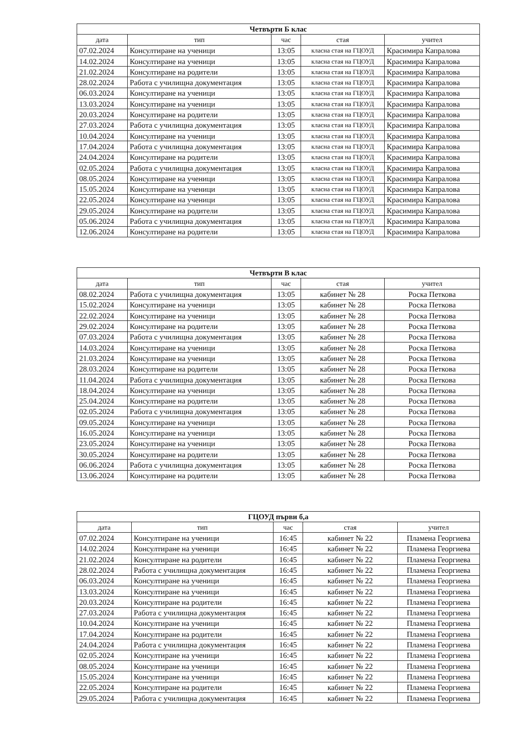| Четвърти Б клас | | | | |
| дата | тип | час | стая | учител |
| 07.02.2024 | Консултиране на ученици | 13:05 | класна стая на ГЦОУД | Красимира Капралова |
| 14.02.2024 | Консултиране на ученици | 13:05 | класна стая на ГЦОУД | Красимира Капралова |
| 21.02.2024 | Консултиране на родители | 13:05 | класна стая на ГЦОУД | Красимира Капралова |
| 28.02.2024 | Работа с училищна документация | 13:05 | класна стая на ГЦОУД | Красимира Капралова |
| 06.03.2024 | Консултиране на ученици | 13:05 | класна стая на ГЦОУД | Красимира Капралова |
| 13.03.2024 | Консултиране на ученици | 13:05 | класна стая на ГЦОУД | Красимира Капралова |
| 20.03.2024 | Консултиране на родители | 13:05 | класна стая на ГЦОУД | Красимира Капралова |
| 27.03.2024 | Работа с училищна документация | 13:05 | класна стая на ГЦОУД | Красимира Капралова |
| 10.04.2024 | Консултиране на ученици | 13:05 | класна стая на ГЦОУД | Красимира Капралова |
| 17.04.2024 | Работа с училищна документация | 13:05 | класна стая на ГЦОУД | Красимира Капралова |
| 24.04.2024 | Консултиране на родители | 13:05 | класна стая на ГЦОУД | Красимира Капралова |
| 02.05.2024 | Работа с училищна документация | 13:05 | класна стая на ГЦОУД | Красимира Капралова |
| 08.05.2024 | Консултиране на ученици | 13:05 | класна стая на ГЦОУД | Красимира Капралова |
| 15.05.2024 | Консултиране на ученици | 13:05 | класна стая на ГЦОУД | Красимира Капралова |
| 22.05.2024 | Консултиране на ученици | 13:05 | класна стая на ГЦОУД | Красимира Капралова |
| 29.05.2024 | Консултиране на родители | 13:05 | класна стая на ГЦОУД | Красимира Капралова |
| 05.06.2024 | Работа с училищна документация | 13:05 | класна стая на ГЦОУД | Красимира Капралова |
| 12.06.2024 | Консултиране на родители | 13:05 | класна стая на ГЦОУД | Красимира Капралова |
| Четвърти В клас | | | | |
| дата | тип | час | стая | учител |
| 08.02.2024 | Работа с училищна документация | 13:05 | кабинет № 28 | Роска Петкова |
| 15.02.2024 | Консултиране на ученици | 13:05 | кабинет № 28 | Роска Петкова |
| 22.02.2024 | Консултиране на ученици | 13:05 | кабинет № 28 | Роска Петкова |
| 29.02.2024 | Консултиране на родители | 13:05 | кабинет № 28 | Роска Петкова |
| 07.03.2024 | Работа с училищна документация | 13:05 | кабинет № 28 | Роска Петкова |
| 14.03.2024 | Консултиране на ученици | 13:05 | кабинет № 28 | Роска Петкова |
| 21.03.2024 | Консултиране на ученици | 13:05 | кабинет № 28 | Роска Петкова |
| 28.03.2024 | Консултиране на родители | 13:05 | кабинет № 28 | Роска Петкова |
| 11.04.2024 | Работа с училищна документация | 13:05 | кабинет № 28 | Роска Петкова |
| 18.04.2024 | Консултиране на ученици | 13:05 | кабинет № 28 | Роска Петкова |
| 25.04.2024 | Консултиране на родители | 13:05 | кабинет № 28 | Роска Петкова |
| 02.05.2024 | Работа с училищна документация | 13:05 | кабинет № 28 | Роска Петкова |
| 09.05.2024 | Консултиране на ученици | 13:05 | кабинет № 28 | Роска Петкова |
| 16.05.2024 | Консултиране на ученици | 13:05 | кабинет № 28 | Роска Петкова |
| 23.05.2024 | Консултиране на ученици | 13:05 | кабинет № 28 | Роска Петкова |
| 30.05.2024 | Консултиране на родители | 13:05 | кабинет № 28 | Роска Петкова |
| 06.06.2024 | Работа с училищна документация | 13:05 | кабинет № 28 | Роска Петкова |
| 13.06.2024 | Консултиране на родители | 13:05 | кабинет № 28 | Роска Петкова |
| ГЦОУД първи б,а | | | | |
| дата | тип | час | стая | учител |
| 07.02.2024 | Консултиране на ученици | 16:45 | кабинет № 22 | Пламена Георгиева |
| 14.02.2024 | Консултиране на ученици | 16:45 | кабинет № 22 | Пламена Георгиева |
| 21.02.2024 | Консултиране на родители | 16:45 | кабинет № 22 | Пламена Георгиева |
| 28.02.2024 | Работа с училищна документация | 16:45 | кабинет № 22 | Пламена Георгиева |
| 06.03.2024 | Консултиране на ученици | 16:45 | кабинет № 22 | Пламена Георгиева |
| 13.03.2024 | Консултиране на ученици | 16:45 | кабинет № 22 | Пламена Георгиева |
| 20.03.2024 | Консултиране на родители | 16:45 | кабинет № 22 | Пламена Георгиева |
| 27.03.2024 | Работа с училищна документация | 16:45 | кабинет № 22 | Пламена Георгиева |
| 10.04.2024 | Консултиране на ученици | 16:45 | кабинет № 22 | Пламена Георгиева |
| 17.04.2024 | Консултиране на родители | 16:45 | кабинет № 22 | Пламена Георгиева |
| 24.04.2024 | Работа с училищна документация | 16:45 | кабинет № 22 | Пламена Георгиева |
| 02.05.2024 | Консултиране на ученици | 16:45 | кабинет № 22 | Пламена Георгиева |
| 08.05.2024 | Консултиране на ученици | 16:45 | кабинет № 22 | Пламена Георгиева |
| 15.05.2024 | Консултиране на ученици | 16:45 | кабинет № 22 | Пламена Георгиева |
| 22.05.2024 | Консултиране на родители | 16:45 | кабинет № 22 | Пламена Георгиева |
| 29.05.2024 | Работа с училищна документация | 16:45 | кабинет № 22 | Пламена Георгиева |